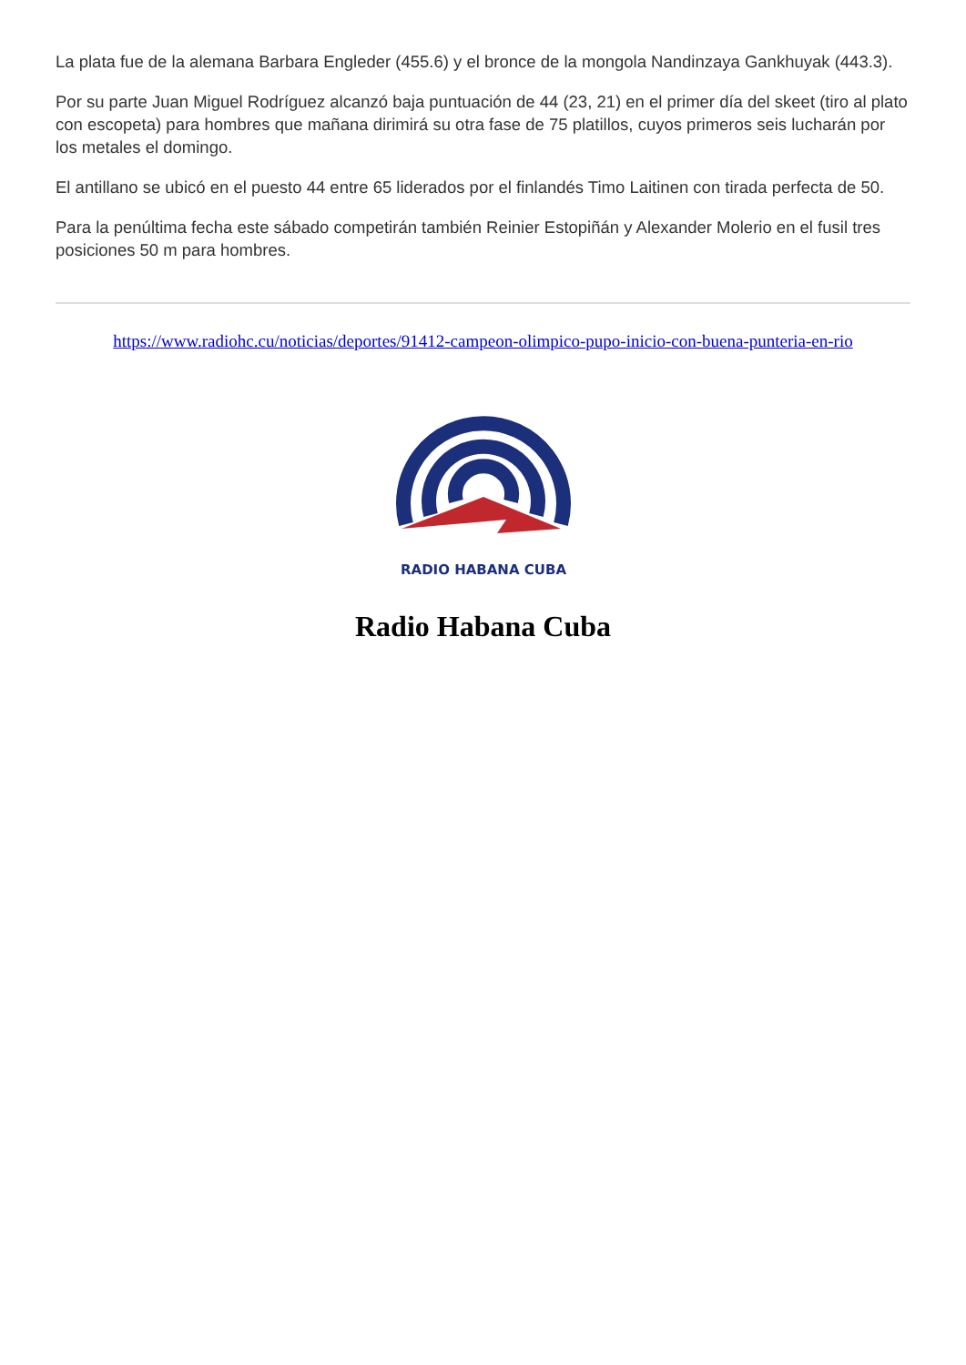La plata fue de la alemana Barbara Engleder (455.6) y el bronce de la mongola Nandinzaya Gankhuyak (443.3).
Por su parte Juan Miguel Rodríguez alcanzó baja puntuación de 44 (23, 21) en el primer día del skeet (tiro al plato con escopeta) para hombres que mañana dirimirá su otra fase de 75 platillos, cuyos primeros seis lucharán por los metales el domingo.
El antillano se ubicó en el puesto 44 entre 65 liderados por el finlandés Timo Laitinen con tirada perfecta de 50.
Para la penúltima fecha este sábado competirán también Reinier Estopiñán y Alexander Molerio en el fusil tres posiciones 50 m para hombres.
https://www.radiohc.cu/noticias/deportes/91412-campeon-olimpico-pupo-inicio-con-buena-punteria-en-rio
RADIO HABANA CUBA
Radio Habana Cuba